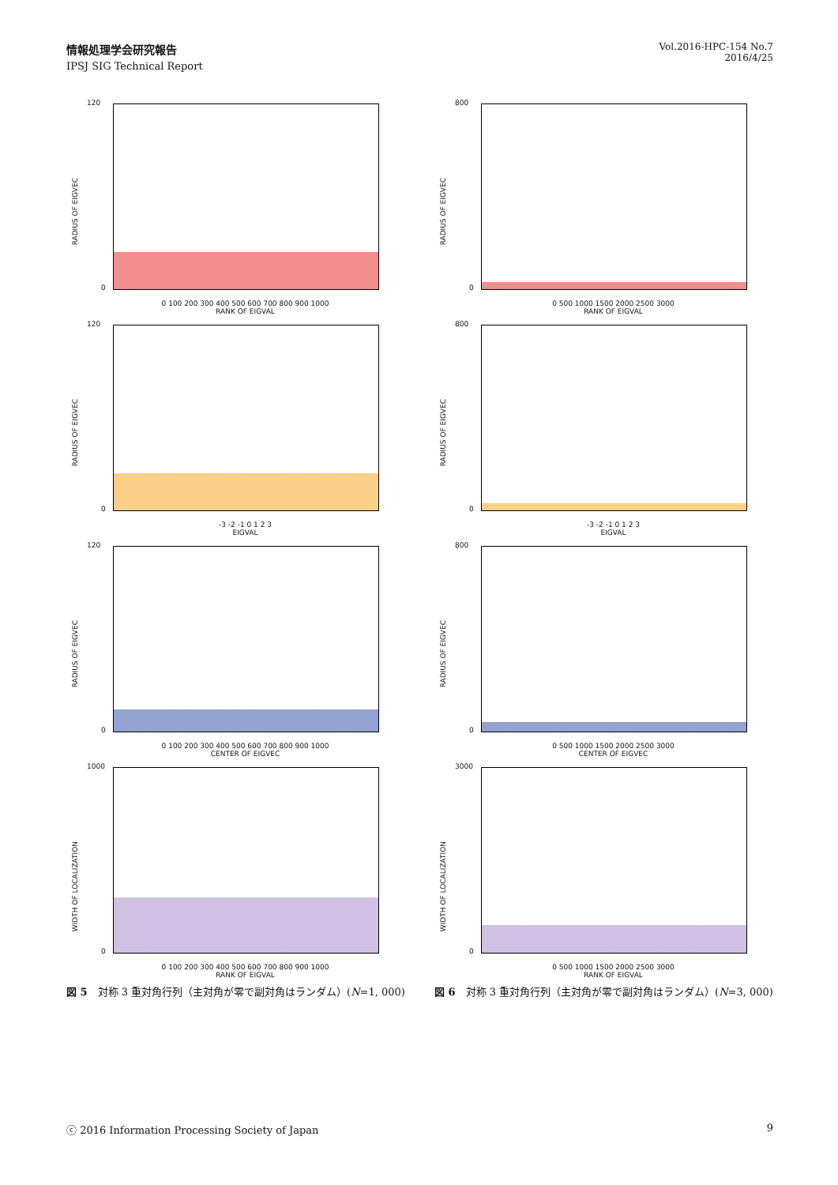情報処理学会研究報告
IPSJ SIG Technical Report
Vol.2016-HPC-154 No.7
2016/4/25
120
0
RADIUS OF EIGVEC
0 100 200 300 400 500 600 700 800 900 1000
RANK OF EIGVAL
800
0
RADIUS OF EIGVEC
0 500 1000 1500 2000 2500 3000
RANK OF EIGVAL
120
0
RADIUS OF EIGVEC
-3 -2 -1 0 1 2 3
EIGVAL
800
0
RADIUS OF EIGVEC
-3 -2 -1 0 1 2 3
EIGVAL
120
0
RADIUS OF EIGVEC
0 100 200 300 400 500 600 700 800 900 1000
CENTER OF EIGVEC
800
0
RADIUS OF EIGVEC
0 500 1000 1500 2000 2500 3000
CENTER OF EIGVEC
1000
0
WIDTH OF LOCALIZATION
0 100 200 300 400 500 600 700 800 900 1000
RANK OF EIGVAL
3000
0
WIDTH OF LOCALIZATION
0 500 1000 1500 2000 2500 3000
RANK OF EIGVAL
図 5　対称 3 重対角行列（主対角が零で副対角はランダム）(N=1, 000) 図 6　対称 3 重対角行列（主対角が零で副対角はランダム）(N=3, 000)
ⓒ 2016 Information Processing Society of Japan 9